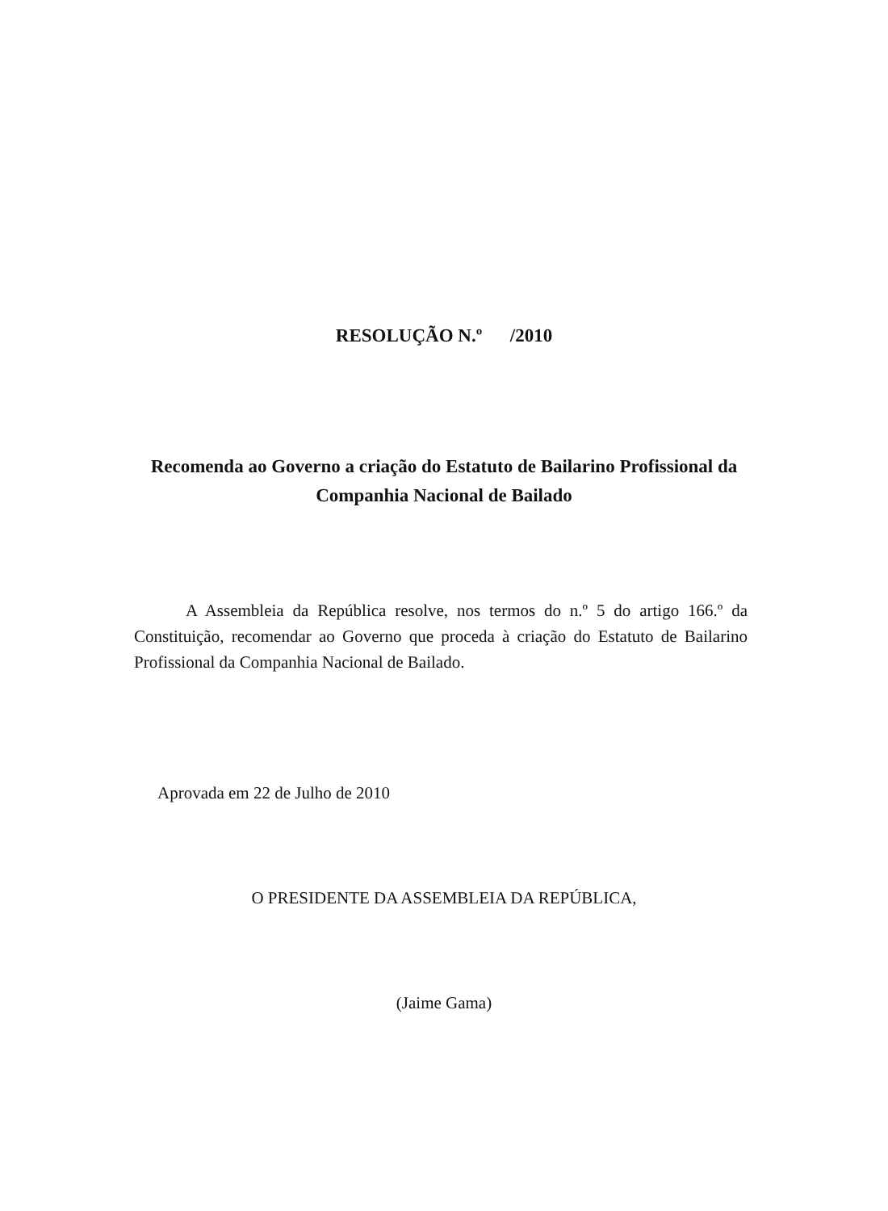RESOLUÇÃO N.º /2010
Recomenda ao Governo a criação do Estatuto de Bailarino Profissional da Companhia Nacional de Bailado
A Assembleia da República resolve, nos termos do n.º 5 do artigo 166.º da Constituição, recomendar ao Governo que proceda à criação do Estatuto de Bailarino Profissional da Companhia Nacional de Bailado.
Aprovada em 22 de Julho de 2010
O PRESIDENTE DA ASSEMBLEIA DA REPÚBLICA,
(Jaime Gama)